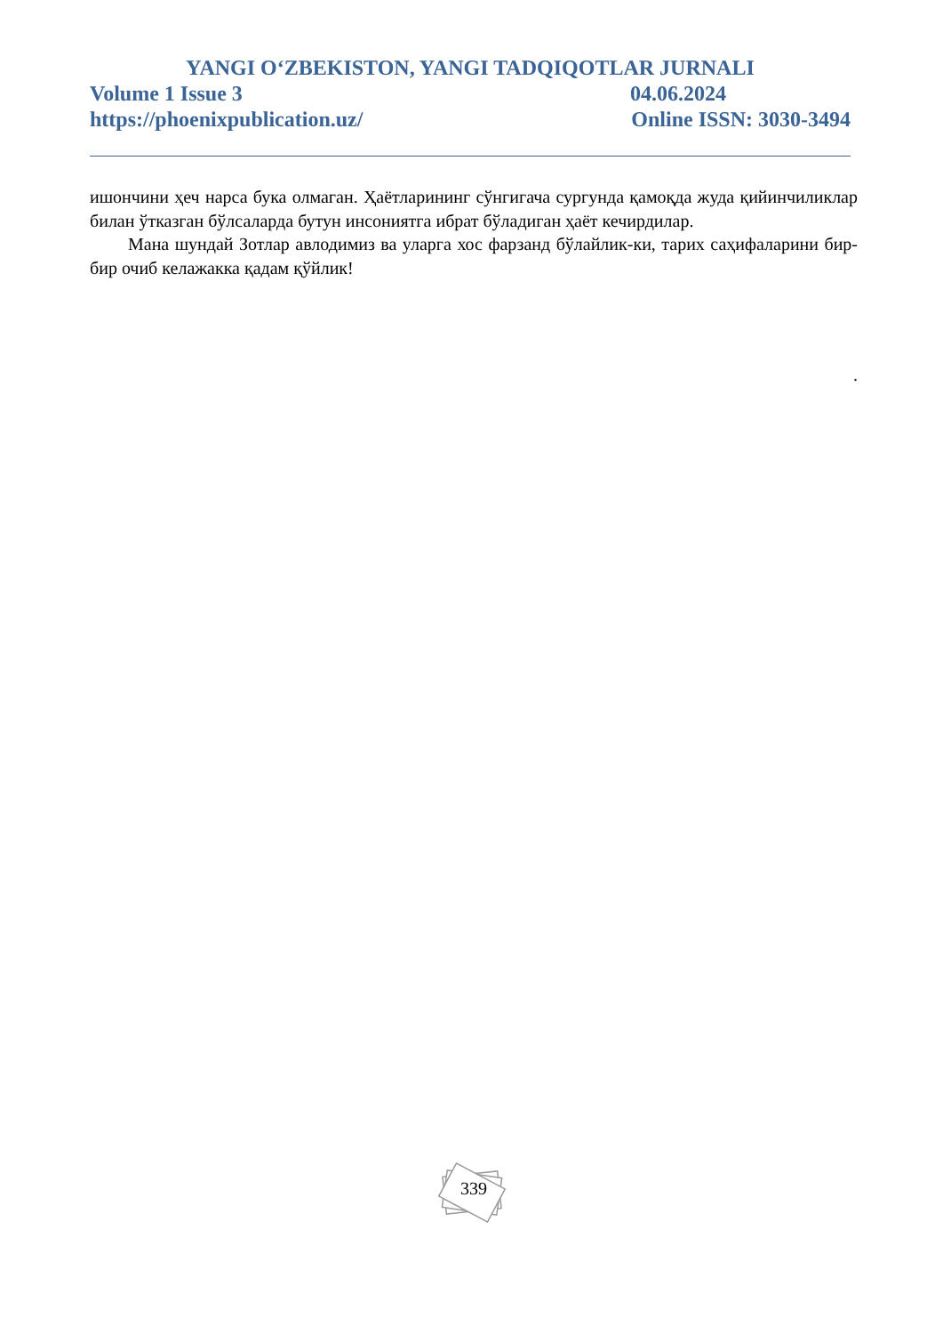YANGI O‘ZBEKISTON, YANGI TADQIQOTLAR JURNALI
Volume 1 Issue 3 04.06.2024
https://phoenixpublication.uz/ Online ISSN: 3030-3494
ишончини ҳеч нарса бука олмаган. Ҳаётларининг сўнгигача сургунда қамоқда жуда қийинчиликлар билан ўтказган бўлсаларда бутун инсониятга ибрат бўладиган ҳаёт кечирдилар.
Мана шундай Зотлар авлодимиз ва уларга хос фарзанд бўлайлик-ки, тарих саҳифаларини бир-бир очиб келажакка қадам қўйлик!
.
339